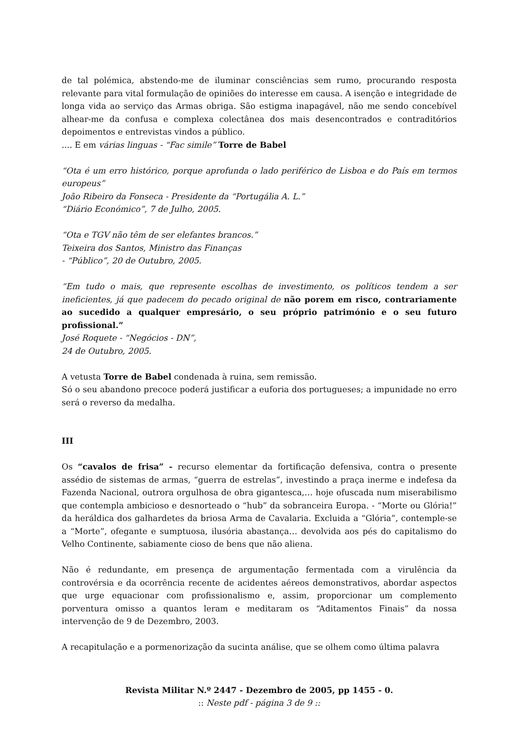de tal polémica, abstendo-me de iluminar consciências sem rumo, procurando resposta relevante para vital formulação de opiniões do interesse em causa. A isenção e integridade de longa vida ao serviço das Armas obriga. São estigma inapagável, não me sendo concebível alhear-me da confusa e complexa colectânea dos mais desencontrados e contraditórios depoimentos e entrevistas vindos a público.
.... E em várias linguas - “Fac simile” Torre de Babel
“Ota é um erro histórico, porque aprofunda o lado periférico de Lisboa e do País em termos europeus”
João Ribeiro da Fonseca - Presidente da “Portugália A. L.”
“Diário Económico”, 7 de Julho, 2005.
“Ota e TGV não têm de ser elefantes brancos.”
Teixeira dos Santos, Ministro das Finanças
- “Público”, 20 de Outubro, 2005.
“Em tudo o mais, que represente escolhas de investimento, os políticos tendem a ser ineficientes, já que padecem do pecado original de não porem em risco, contrariamente ao sucedido a qualquer empresário, o seu próprio património e o seu futuro profissional.”
José Roquete - “Negócios - DN”,
24 de Outubro, 2005.
A vetusta Torre de Babel condenada à ruina, sem remissão.
Só o seu abandono precoce poderá justificar a euforia dos portugueses; a impunidade no erro será o reverso da medalha.
III
Os “cavalos de frisa” - recurso elementar da fortificação defensiva, contra o presente assédio de sistemas de armas, “guerra de estrelas”, investindo a praça inerme e indefesa da Fazenda Nacional, outrora orgulhosa de obra gigantesca,… hoje ofuscada num miserabilismo que contempla ambicioso e desnorteado o “hub” da sobranceira Europa. - “Morte ou Glória!” da heráldica dos galhardetes da briosa Arma de Cavalaria. Excluida a “Glória”, contemple-se a “Morte”, ofegante e sumptuosa, ilusória abastança… devolvida aos pés do capitalismo do Velho Continente, sabiamente cioso de bens que não aliena.
Não é redundante, em presença de argumentação fermentada com a virulência da controvérsia e da ocorrência recente de acidentes aéreos demonstrativos, abordar aspectos que urge equacionar com profissionalismo e, assim, proporcionar um complemento porventura omisso a quantos leram e meditaram os “Aditamentos Finais” da nossa intervenção de 9 de Dezembro, 2003.
A recapitulação e a pormenorização da sucinta análise, que se olhem como última palavra
Revista Militar N.º 2447 - Dezembro de 2005, pp 1455 - 0.
:: Neste pdf - página 3 de 9 ::